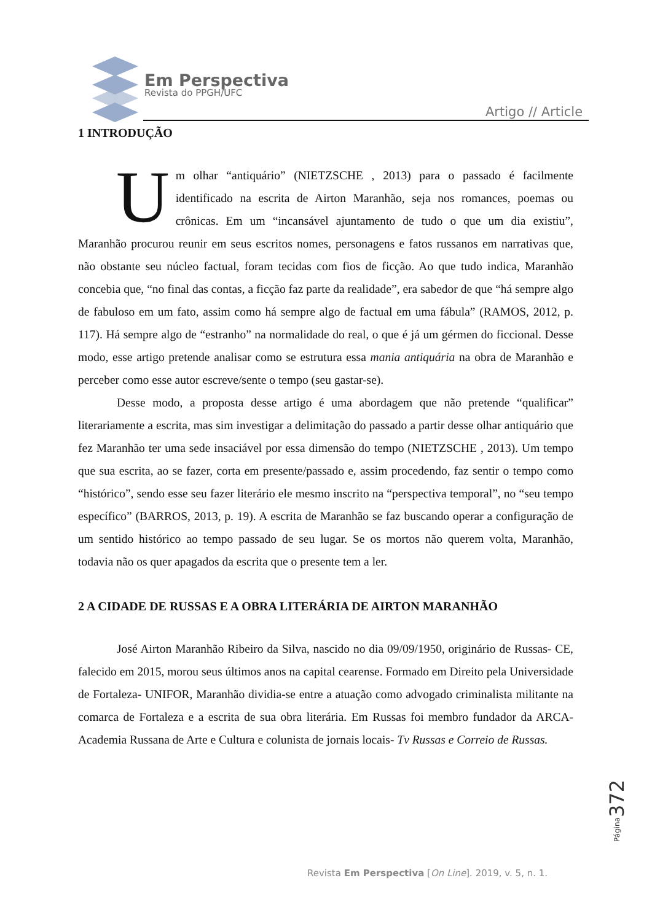Em Perspectiva
Revista do PPGH/UFC
Artigo // Article
1 INTRODUÇÃO
Um olhar “antiquário” (NIETZSCHE , 2013) para o passado é facilmente identificado na escrita de Airton Maranhão, seja nos romances, poemas ou crônicas. Em um “incansável ajuntamento de tudo o que um dia existiu”, Maranhão procurou reunir em seus escritos nomes, personagens e fatos russanos em narrativas que, não obstante seu núcleo factual, foram tecidas com fios de ficção. Ao que tudo indica, Maranhão concebia que, “no final das contas, a ficção faz parte da realidade”, era sabedor de que “há sempre algo de fabuloso em um fato, assim como há sempre algo de factual em uma fábula” (RAMOS, 2012, p. 117). Há sempre algo de “estranho” na normalidade do real, o que é já um gérmen do ficcional. Desse modo, esse artigo pretende analisar como se estrutura essa mania antiquária na obra de Maranhão e perceber como esse autor escreve/sente o tempo (seu gastar-se).
Desse modo, a proposta desse artigo é uma abordagem que não pretende “qualificar” literariamente a escrita, mas sim investigar a delimitação do passado a partir desse olhar antiquário que fez Maranhão ter uma sede insaciável por essa dimensão do tempo (NIETZSCHE , 2013). Um tempo que sua escrita, ao se fazer, corta em presente/passado e, assim procedendo, faz sentir o tempo como “histórico”, sendo esse seu fazer literário ele mesmo inscrito na “perspectiva temporal”, no “seu tempo específico” (BARROS, 2013, p. 19). A escrita de Maranhão se faz buscando operar a configuração de um sentido histórico ao tempo passado de seu lugar. Se os mortos não querem volta, Maranhão, todavia não os quer apagados da escrita que o presente tem a ler.
2 A CIDADE DE RUSSAS E A OBRA LITERÁRIA DE AIRTON MARANHÃO
José Airton Maranhão Ribeiro da Silva, nascido no dia 09/09/1950, originário de Russas- CE, falecido em 2015, morou seus últimos anos na capital cearense. Formado em Direito pela Universidade de Fortaleza- UNIFOR, Maranhão dividia-se entre a atuação como advogado criminalista militante na comarca de Fortaleza e a escrita de sua obra literária. Em Russas foi membro fundador da ARCA- Academia Russana de Arte e Cultura e colunista de jornais locais- Tv Russas e Correio de Russas.
Página 372
Revista Em Perspectiva [On Line]. 2019, v. 5, n. 1.